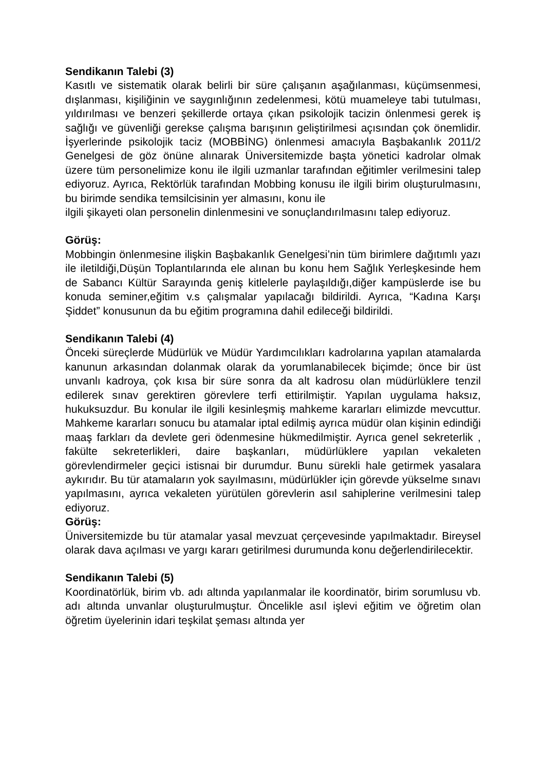Sendikanın Talebi (3)
Kasıtlı ve sistematik olarak belirli bir süre çalışanın aşağılanması, küçümsenmesi, dışlanması, kişiliğinin ve saygınlığının zedelenmesi, kötü muameleye tabi tutulması, yıldırılması ve benzeri şekillerde ortaya çıkan psikolojik tacizin önlenmesi gerek iş sağlığı ve güvenliği gerekse çalışma barışının geliştirilmesi açısından çok önemlidir. İşyerlerinde psikolojik taciz (MOBBİNG) önlenmesi amacıyla Başbakanlık 2011/2 Genelgesi de göz önüne alınarak Üniversitemizde başta yönetici kadrolar olmak üzere tüm personelimize konu ile ilgili uzmanlar tarafından eğitimler verilmesini talep ediyoruz. Ayrıca, Rektörlük tarafından Mobbing konusu ile ilgili birim oluşturulmasını, bu birimde sendika temsilcisinin yer almasını, konu ile
ilgili şikayeti olan personelin dinlenmesini ve sonuçlandırılmasını talep ediyoruz.
Görüş:
Mobbingin önlenmesine ilişkin Başbakanlık Genelgesi’nin tüm birimlere dağıtımlı yazı ile iletildiği,Düşün Toplantılarında ele alınan bu konu hem Sağlık Yerleşkesinde hem de Sabancı Kültür Sarayında geniş kitlelerle paylaşıldığı,diğer kampüslerde ise bu konuda seminer,eğitim v.s çalışmalar yapılacağı bildirildi. Ayrıca, “Kadına Karşı Şiddet” konusunun da bu eğitim programına dahil edileceği bildirildi.
Sendikanın Talebi (4)
Önceki süreçlerde Müdürlük ve Müdür Yardımcılıkları kadrolarına yapılan atamalarda kanunun arkasından dolanmak olarak da yorumlanabilecek biçimde; önce bir üst unvanlı kadroya, çok kısa bir süre sonra da alt kadrosu olan müdürlüklere tenzil edilerek sınav gerektiren görevlere terfi ettirilmiştir. Yapılan uygulama haksız, hukuksuzdur. Bu konular ile ilgili kesinleşmiş mahkeme kararları elimizde mevcuttur. Mahkeme kararları sonucu bu atamalar iptal edilmiş ayrıca müdür olan kişinin edindiği maaş farkları da devlete geri ödenmesine hükmedilmiştir. Ayrıca genel sekreterlik , fakülte sekreterlikleri, daire başkanları, müdürlüklere yapılan vekaleten görevlendirmeler geçici istisnai bir durumdur. Bunu sürekli hale getirmek yasalara aykırıdır. Bu tür atamaların yok sayılmasını, müdürlükler için görevde yükselme sınavı yapılmasını, ayrıca vekaleten yürütülen görevlerin asıl sahiplerine verilmesini talep ediyoruz.
Görüş:
Üniversitemizde bu tür atamalar yasal mevzuat çerçevesinde yapılmaktadır. Bireysel olarak dava açılması ve yargı kararı getirilmesi durumunda konu değerlendirilecektir.
Sendikanın Talebi (5)
Koordinatörlük, birim vb. adı altında yapılanmalar ile koordinatör, birim sorumlusu vb. adı altında unvanlar oluşturulmuştur. Öncelikle asıl işlevi eğitim ve öğretim olan öğretim üyelerinin idari teşkilat şeması altında yer